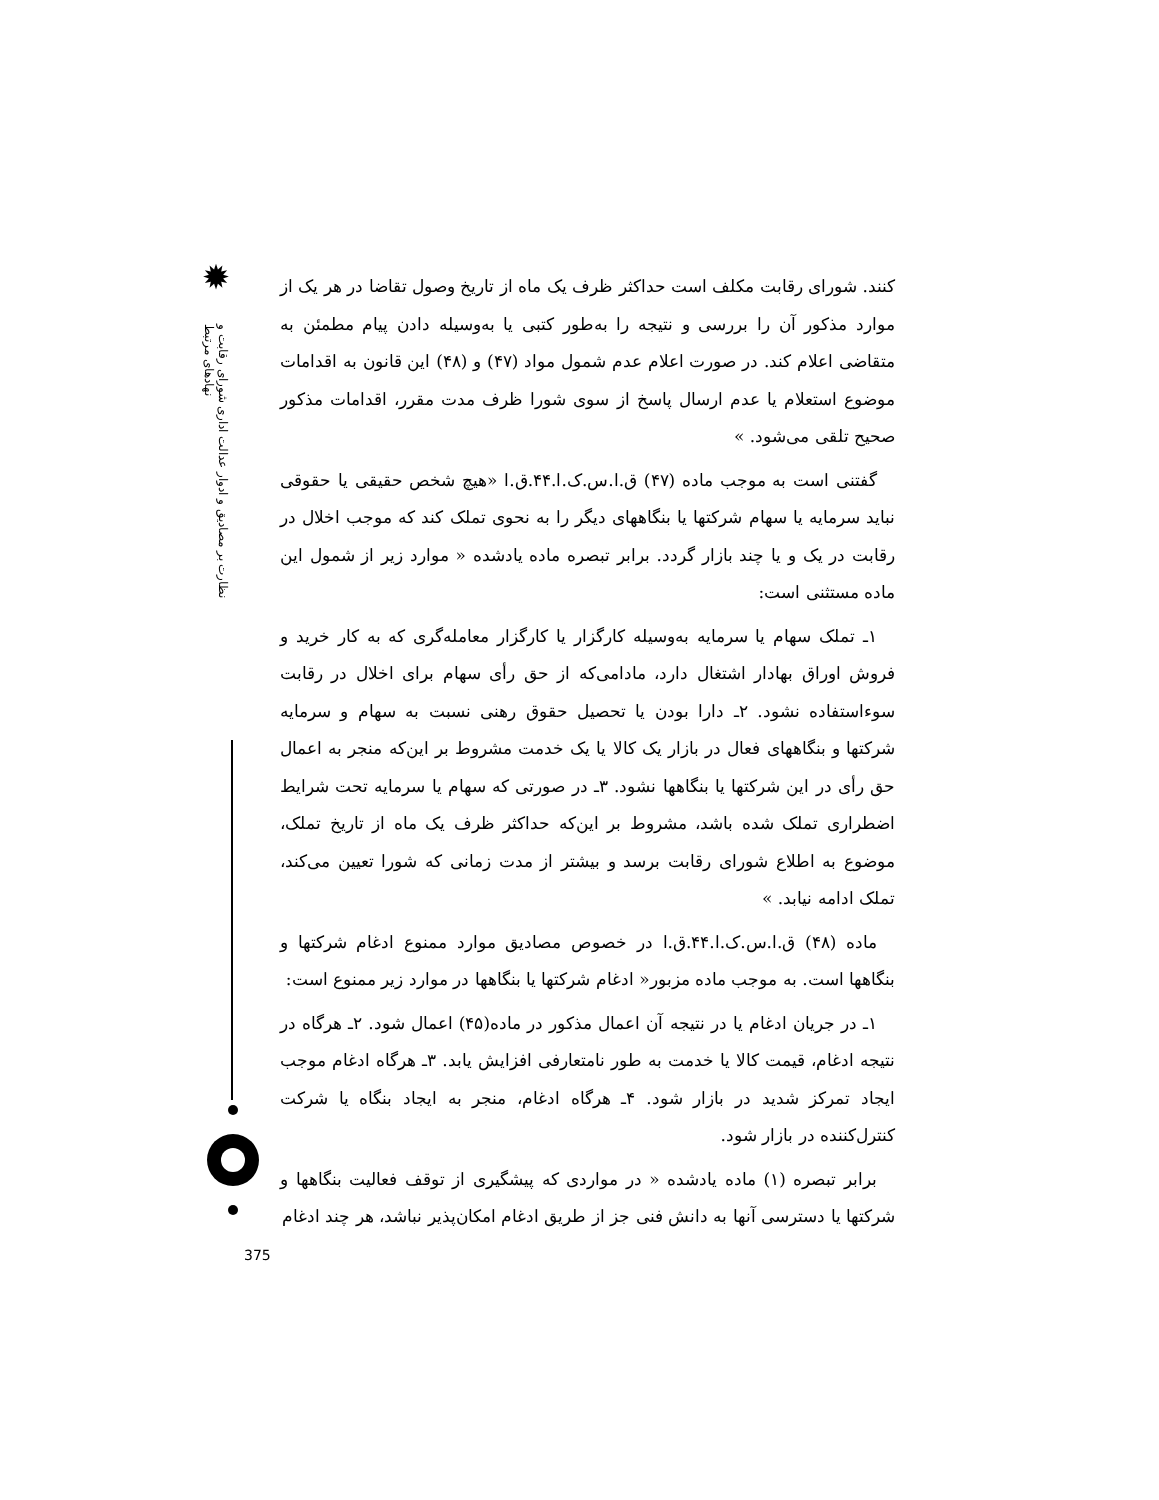✹
نظارت بر مصادیق و ادوار عدالت اداری شورای رقابت و نهادهای مرتبط
کنند. شورای رقابت مکلف است حداکثر ظرف یک ماه از تاریخ وصول تقاضا در هر یک از موارد مذکور آن را بررسی و نتیجه را به‌طور کتبی یا به‌وسیله دادن پیام مطمئن به متقاضی اعلام کند. در صورت اعلام عدم شمول مواد (۴۷) و (۴۸) این قانون به اقدامات موضوع استعلام یا عدم ارسال پاسخ از سوی شورا ظرف مدت مقرر، اقدامات مذکور صحیح تلقی می‌شود. »
گفتنی است به موجب ماده (۴۷) ق.ا.س.ک.ا.۴۴.ق.ا «هیچ شخص حقیقی یا حقوقی نباید سرمایه یا سهام شرکتها یا بنگاههای دیگر را به نحوی تملک کند که موجب اخلال در رقابت در یک و یا چند بازار گردد. برابر تبصره ماده یادشده « موارد زیر از شمول این ماده مستثنی است:
۱ـ تملک سهام یا سرمایه به‌وسیله کارگزار یا کارگزار معامله‌گری که به کار خرید و فروش اوراق بهادار اشتغال دارد، مادامی‌که از حق رأی سهام برای اخلال در رقابت سوءاستفاده نشود. ۲ـ دارا بودن یا تحصیل حقوق رهنی نسبت به سهام و سرمایه شرکتها و بنگاههای فعال در بازار یک کالا یا یک خدمت مشروط بر این‌که منجر به اعمال حق رأی در این شرکتها یا بنگاهها نشود. ۳ـ در صورتی که سهام یا سرمایه تحت شرایط اضطراری تملک شده باشد، مشروط بر این‌که حداکثر ظرف یک ماه از تاریخ تملک، موضوع به اطلاع شورای رقابت برسد و بیشتر از مدت زمانی که شورا تعیین می‌کند، تملک ادامه نیابد. »
ماده (۴۸) ق.ا.س.ک.ا.۴۴.ق.ا در خصوص مصادیق موارد ممنوع ادغام شرکتها و بنگاهها است. به موجب ماده مزبور« ادغام شرکتها یا بنگاهها در موارد زیر ممنوع است:
۱ـ در جریان ادغام یا در نتیجه آن اعمال مذکور در ماده(۴۵) اعمال شود. ۲ـ هرگاه در نتیجه ادغام، قیمت کالا یا خدمت به طور نامتعارفی افزایش یابد. ۳ـ هرگاه ادغام موجب ایجاد تمرکز شدید در بازار شود. ۴ـ هرگاه ادغام، منجر به ایجاد بنگاه یا شرکت کنترل‌کننده در بازار شود.
برابر تبصره (۱) ماده یادشده « در مواردی که پیشگیری از توقف فعالیت بنگاهها و شرکتها یا دسترسی آنها به دانش فنی جز از طریق ادغام امکان‌پذیر نباشد، هر چند ادغام
375